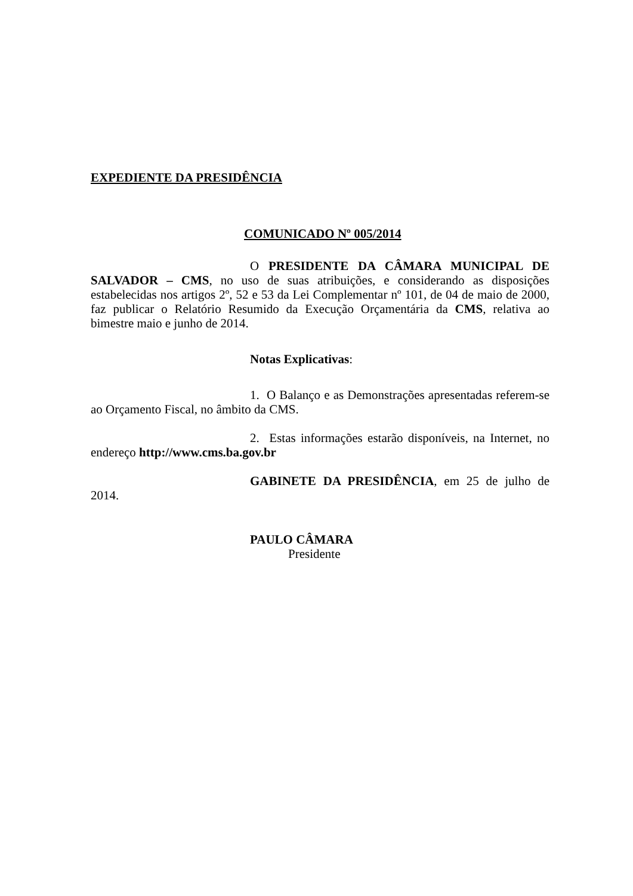EXPEDIENTE DA PRESIDÊNCIA
COMUNICADO Nº 005/2014
O PRESIDENTE DA CÂMARA MUNICIPAL DE SALVADOR – CMS, no uso de suas atribuições, e considerando as disposições estabelecidas nos artigos 2º, 52 e 53 da Lei Complementar nº 101, de 04 de maio de 2000, faz publicar o Relatório Resumido da Execução Orçamentária da CMS, relativa ao bimestre maio e junho de 2014.
Notas Explicativas:
1. O Balanço e as Demonstrações apresentadas referem-se ao Orçamento Fiscal, no âmbito da CMS.
2. Estas informações estarão disponíveis, na Internet, no endereço http://www.cms.ba.gov.br
GABINETE DA PRESIDÊNCIA, em 25 de julho de 2014.
PAULO CÂMARA
Presidente